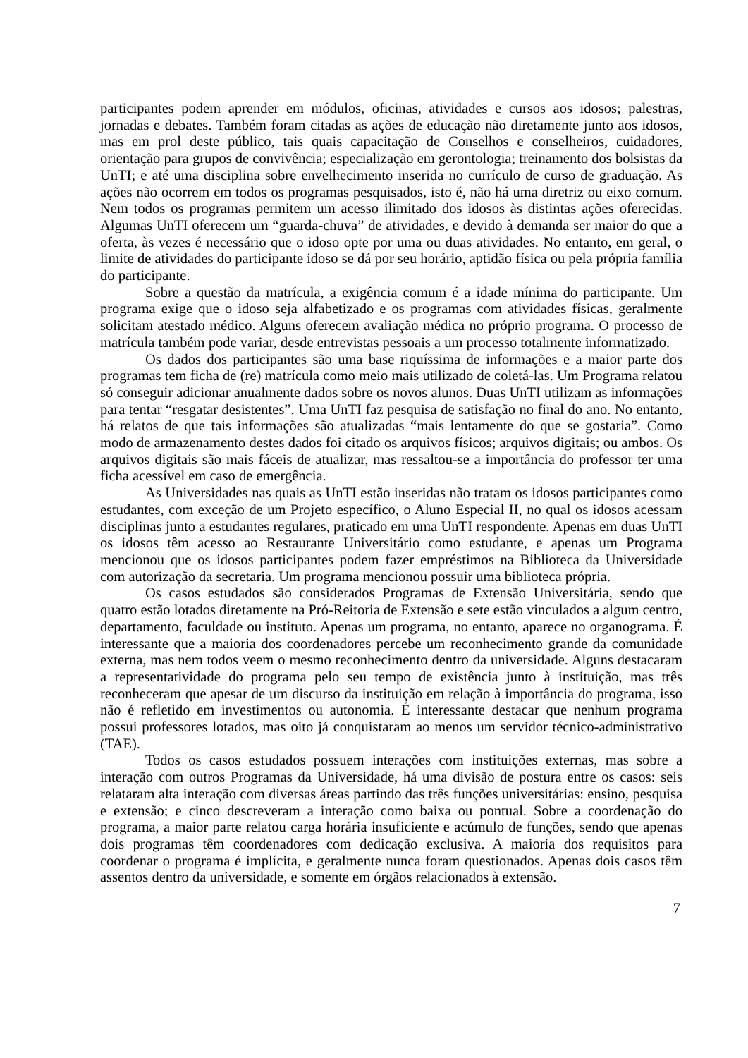participantes podem aprender em módulos, oficinas, atividades e cursos aos idosos; palestras, jornadas e debates. Também foram citadas as ações de educação não diretamente junto aos idosos, mas em prol deste público, tais quais capacitação de Conselhos e conselheiros, cuidadores, orientação para grupos de convivência; especialização em gerontologia; treinamento dos bolsistas da UnTI; e até uma disciplina sobre envelhecimento inserida no currículo de curso de graduação. As ações não ocorrem em todos os programas pesquisados, isto é, não há uma diretriz ou eixo comum. Nem todos os programas permitem um acesso ilimitado dos idosos às distintas ações oferecidas. Algumas UnTI oferecem um “guarda-chuva” de atividades, e devido à demanda ser maior do que a oferta, às vezes é necessário que o idoso opte por uma ou duas atividades. No entanto, em geral, o limite de atividades do participante idoso se dá por seu horário, aptidão física ou pela própria família do participante.
Sobre a questão da matrícula, a exigência comum é a idade mínima do participante. Um programa exige que o idoso seja alfabetizado e os programas com atividades físicas, geralmente solicitam atestado médico. Alguns oferecem avaliação médica no próprio programa. O processo de matrícula também pode variar, desde entrevistas pessoais a um processo totalmente informatizado.
Os dados dos participantes são uma base riquíssima de informações e a maior parte dos programas tem ficha de (re) matrícula como meio mais utilizado de coletá-las. Um Programa relatou só conseguir adicionar anualmente dados sobre os novos alunos. Duas UnTI utilizam as informações para tentar “resgatar desistentes”. Uma UnTI faz pesquisa de satisfação no final do ano. No entanto, há relatos de que tais informações são atualizadas “mais lentamente do que se gostaria”. Como modo de armazenamento destes dados foi citado os arquivos físicos; arquivos digitais; ou ambos. Os arquivos digitais são mais fáceis de atualizar, mas ressaltou-se a importância do professor ter uma ficha acessível em caso de emergência.
As Universidades nas quais as UnTI estão inseridas não tratam os idosos participantes como estudantes, com exceção de um Projeto específico, o Aluno Especial II, no qual os idosos acessam disciplinas junto a estudantes regulares, praticado em uma UnTI respondente. Apenas em duas UnTI os idosos têm acesso ao Restaurante Universitário como estudante, e apenas um Programa mencionou que os idosos participantes podem fazer empréstimos na Biblioteca da Universidade com autorização da secretaria. Um programa mencionou possuir uma biblioteca própria.
Os casos estudados são considerados Programas de Extensão Universitária, sendo que quatro estão lotados diretamente na Pró-Reitoria de Extensão e sete estão vinculados a algum centro, departamento, faculdade ou instituto. Apenas um programa, no entanto, aparece no organograma. É interessante que a maioria dos coordenadores percebe um reconhecimento grande da comunidade externa, mas nem todos veem o mesmo reconhecimento dentro da universidade. Alguns destacaram a representatividade do programa pelo seu tempo de existência junto à instituição, mas três reconheceram que apesar de um discurso da instituição em relação à importância do programa, isso não é refletido em investimentos ou autonomia. É interessante destacar que nenhum programa possui professores lotados, mas oito já conquistaram ao menos um servidor técnico-administrativo (TAE).
Todos os casos estudados possuem interações com instituições externas, mas sobre a interação com outros Programas da Universidade, há uma divisão de postura entre os casos: seis relataram alta interação com diversas áreas partindo das três funções universitárias: ensino, pesquisa e extensão; e cinco descreveram a interação como baixa ou pontual. Sobre a coordenação do programa, a maior parte relatou carga horária insuficiente e acúmulo de funções, sendo que apenas dois programas têm coordenadores com dedicação exclusiva. A maioria dos requisitos para coordenar o programa é implícita, e geralmente nunca foram questionados. Apenas dois casos têm assentos dentro da universidade, e somente em órgãos relacionados à extensão.
7